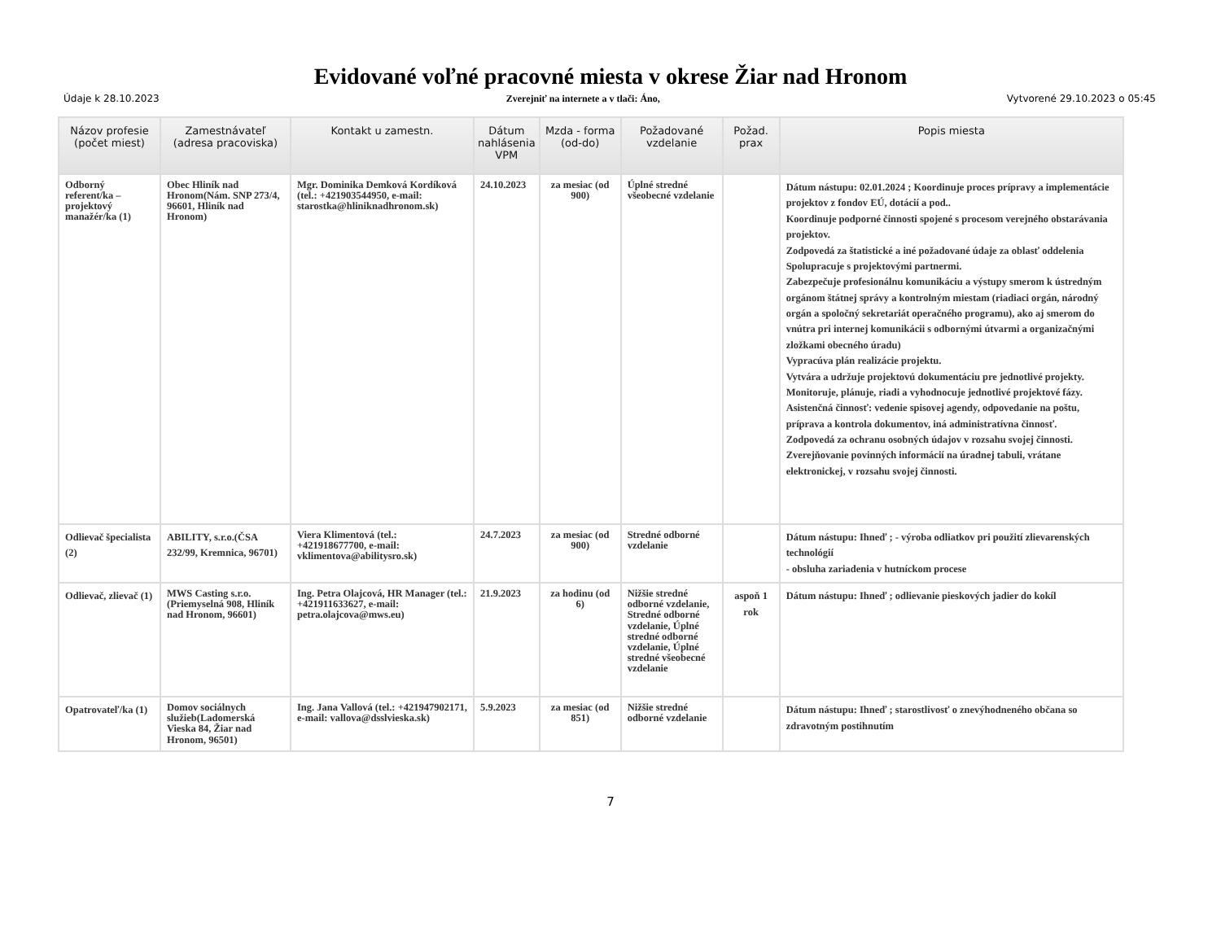Evidované voľné pracovné miesta v okrese Žiar nad Hronom
Údaje k 28.10.2023 Zverejniť na internete a v tlači: Áno, Vytvorené 29.10.2023 o 05:45
| Názov profesie (počet miest) | Zamestnávateľ (adresa pracoviska) | Kontakt u zamestn. | Dátum nahlásenia VPM | Mzda - forma (od-do) | Požadované vzdelanie | Požad. prax | Popis miesta |
| --- | --- | --- | --- | --- | --- | --- | --- |
| Odborný referent/ka – projektový manažér/ka (1) | Obec Hliník nad Hronom(Nám. SNP 273/4, 96601, Hliník nad Hronom) | Mgr. Dominika Demková Kordíková (tel.: +421903544950, e-mail: starostka@hliniknadhronom.sk) | 24.10.2023 | za mesiac (od 900) | Úplné stredné všeobecné vzdelanie | | Dátum nástupu: 02.01.2024 ; Koordinuje proces prípravy a implementácie projektov z fondov EÚ, dotácií a pod.. Koordinuje podporné činnosti spojené s procesom verejného obstarávania projektov. Zodpovedá za štatistické a iné požadované údaje za oblasť oddelenia Spolupracuje s projektovými partnermi. Zabezpečuje profesionálnu komunikáciu a výstupy smerom k ústredným orgánom štátnej správy a kontrolným miestam (riadiaci orgán, národný orgán a spoločný sekretariát operačného programu), ako aj smerom do vnútra pri internej komunikácii s odbornými útvarmi a organizačnými zložkami obecného úradu) Vypracúva plán realizácie projektu. Vytvára a udržuje projektovú dokumentáciu pre jednotlivé projekty. Monitoruje, plánuje, riadi a vyhodnocuje jednotlivé projektové fázy. Asistenčná činnosť: vedenie spisovej agendy, odpovedanie na poštu, príprava a kontrola dokumentov, iná administratívna činnosť. Zodpovedá za ochranu osobných údajov v rozsahu svojej činnosti. Zverejňovanie povinných informácií na úradnej tabuli, vrátane elektronickej, v rozsahu svojej činnosti. |
| Odlievač špecialista (2) | ABILITY, s.r.o.(ČSA 232/99, Kremnica, 96701) | Viera Klimentová (tel.: +421918677700, e-mail: vklimentova@abilitysro.sk) | 24.7.2023 | za mesiac (od 900) | Stredné odborné vzdelanie | | Dátum nástupu: Ihneď ; - výroba odliatkov pri použití zlievarenských technológií - obsluha zariadenia v hutníckom procese |
| Odlievač, zlievač (1) | MWS Casting s.r.o.(Priemyselná 908, Hliník nad Hronom, 96601) | Ing. Petra Olajcová, HR Manager (tel.: +421911633627, e-mail: petra.olajcova@mws.eu) | 21.9.2023 | za hodinu (od 6) | Nižšie stredné odborné vzdelanie, Stredné odborné vzdelanie, Úplné stredné odborné vzdelanie, Úplné stredné všeobecné vzdelanie | aspoň 1 rok | Dátum nástupu: Ihneď ; odlievanie pieskových jadier do kokíl |
| Opatrovateľ/ka (1) | Domov sociálnych služieb(Ladomerská Vieska 84, Žiar nad Hronom, 96501) | Ing. Jana Vallová (tel.: +421947902171, e-mail: vallova@dsslvieska.sk) | 5.9.2023 | za mesiac (od 851) | Nižšie stredné odborné vzdelanie | | Dátum nástupu: Ihneď ; starostlivosť o znevýhodneného občana so zdravotným postihnutím |
7